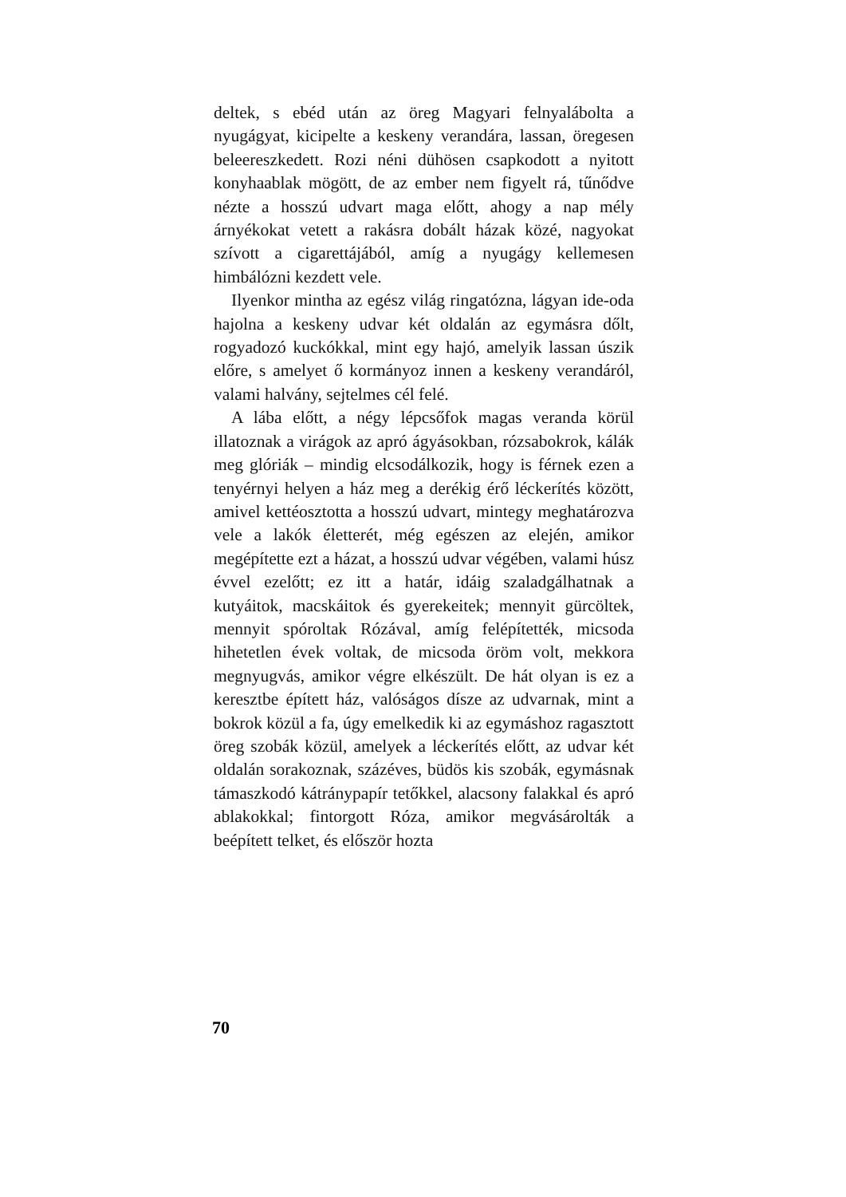deltek, s ebéd után az öreg Magyari felnyalábolta a nyugágyat, kicipelte a keskeny verandára, lassan, öregesen beleereszkedett. Rozi néni dühösen csapkodott a nyitott konyhaablak mögött, de az ember nem figyelt rá, tűnődve nézte a hosszú udvart maga előtt, ahogy a nap mély árnyékokat vetett a rakásra dobált házak közé, nagyokat szívott a cigarettájából, amíg a nyugágy kellemesen himbálózni kezdett vele.
Ilyenkor mintha az egész világ ringatózna, lágyan ide-oda hajolna a keskeny udvar két oldalán az egymásra dőlt, rogyadozó kuckókkal, mint egy hajó, amelyik lassan úszik előre, s amelyet ő kormányoz innen a keskeny verandáról, valami halvány, sejtelmes cél felé.
A lába előtt, a négy lépcsőfok magas veranda körül illatoznak a virágok az apró ágyásokban, rózsabokrok, kálák meg glóriák – mindig elcsodálkozik, hogy is férnek ezen a tenyérnyi helyen a ház meg a derékig érő léckerítés között, amivel kettéosztotta a hosszú udvart, mintegy meghatározva vele a lakók életterét, még egészen az elején, amikor megépítette ezt a házat, a hosszú udvar végében, valami húsz évvel ezelőtt; ez itt a határ, idáig szaladgálhatnak a kutyáitok, macskáitok és gyerekeitek; mennyit gürcöltek, mennyit spóroltak Rózával, amíg felépítették, micsoda hihetetlen évek voltak, de micsoda öröm volt, mekkora megnyugvás, amikor végre elkészült. De hát olyan is ez a keresztbe épített ház, valóságos dísze az udvarnak, mint a bokrok közül a fa, úgy emelkedik ki az egymáshoz ragasztott öreg szobák közül, amelyek a léckerítés előtt, az udvar két oldalán sorakoznak, százéves, büdös kis szobák, egymásnak támaszkodó kátránypapír tetőkkel, alacsony falakkal és apró ablakokkal; fintorgott Róza, amikor megvásárolták a beépített telket, és először hozta
70